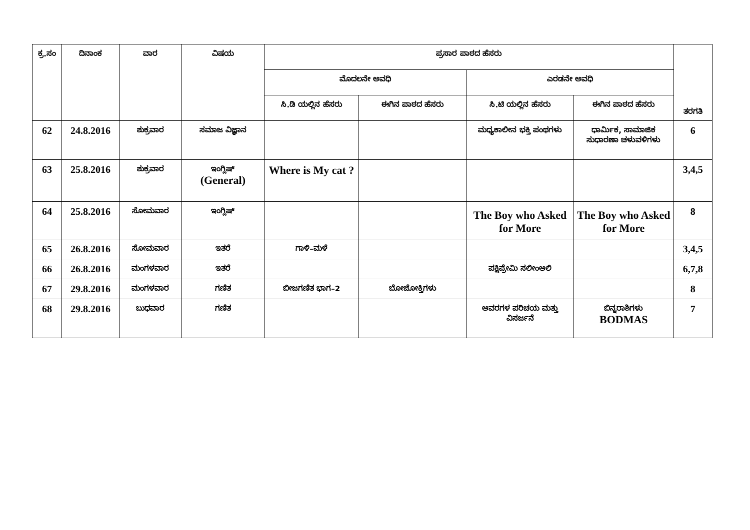| ಕ್ರ.ಸಂ | ದಿನಾಂಕ | ವಾರ | ವಿಷಯ | ಪ್ರಸಾರ ಪಾಠದ ಹೆಸರು | | | | ತರಗತಿ |
| --- | --- | --- | --- | --- | --- | --- | --- | --- |
| | | | | ಮೊದಲನೇ ಅವಧಿ | | ಎರಡನೇ ಅವಧಿ | | |
| | | | | ಸಿ.ಡಿ ಯಲ್ಲಿನ ಹೆಸರು | ಈಗಿನ ಪಾಠದ ಹೆಸರು | ಸಿ.ಟಿ ಯಲ್ಲಿನ ಹೆಸರು | ಈಗಿನ ಪಾಠದ ಹೆಸರು | |
| 62 | 24.8.2016 | ಶುಕ್ರವಾರ | ಸಮಾಜ ವಿಜ್ಞಾನ | | | ಮಧ್ಯಕಾಲೀನ ಭಕ್ತಿ ಪಂಥಗಳು | ಧಾರ್ಮಿಕ, ಸಾಮಾಜಿಕ ಸುಧಾರಣಾ ಚಳುವಳಿಗಳು | 6 |
| 63 | 25.8.2016 | ಶುಕ್ರವಾರ | ಇಂಗ್ಲಿಷ್ (General) | Where is My cat ? | | | | 3,4,5 |
| 64 | 25.8.2016 | ಸೋಮವಾರ | ಇಂಗ್ಲಿಷ್ | | | The Boy who Asked for More | The Boy who Asked for More | 8 |
| 65 | 26.8.2016 | ಸೋಮವಾರ | ಇತರೆ | ಗಾಳಿ–ಮಳೆ | | | | 3,4,5 |
| 66 | 26.8.2016 | ಮಂಗಳವಾರ | ಇತರೆ | | | ಪಕ್ಷಿಪ್ರೇಮಿ ಸಲೀಂಆಲಿ | | 6,7,8 |
| 67 | 29.8.2016 | ಮಂಗಳವಾರ | ಗಣಿತ | ಬೀಜಗಣಿತ ಭಾಗ–2 | ಬೋಜೋಕ್ತಿಗಳು | | | 8 |
| 68 | 29.8.2016 | ಬುಧವಾರ | ಗಣಿತ | | | ಆವರಗಳ ಪರಿಚಯ ಮತ್ತು ವಿಸರ್ಜನೆ | ಬಿನ್ನರಾಶಿಗಳು BODMAS | 7 |